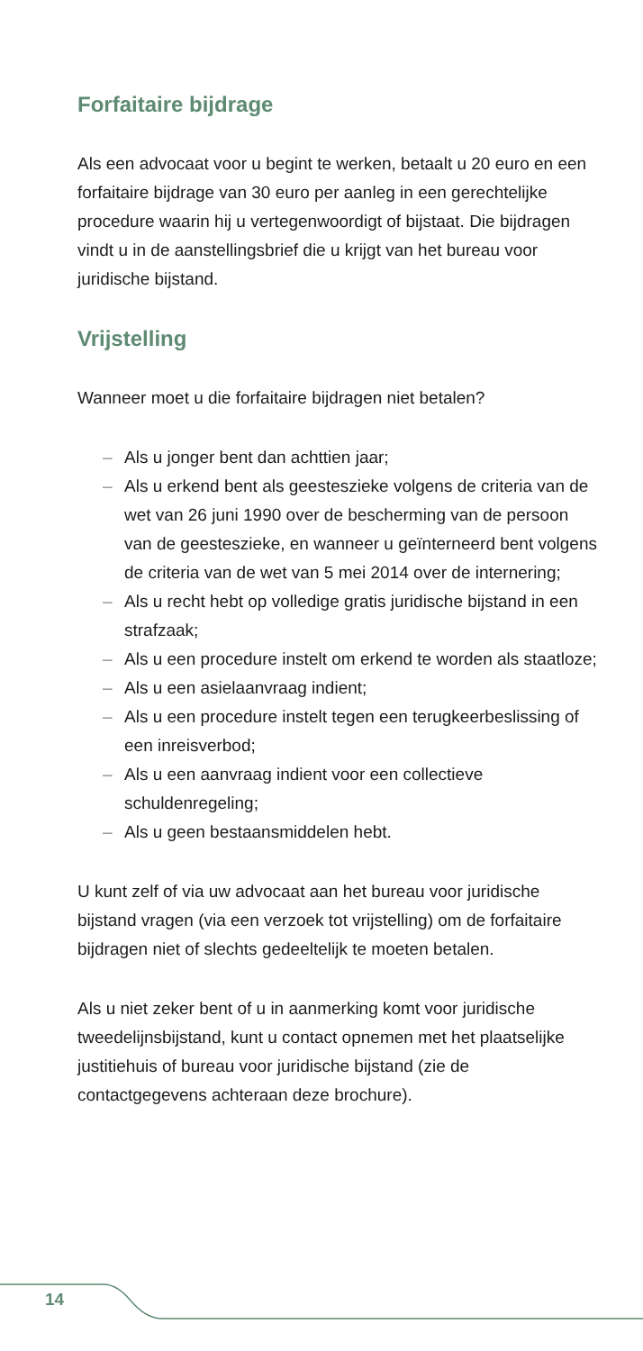Forfaitaire bijdrage
Als een advocaat voor u begint te werken, betaalt u 20 euro en een forfaitaire bijdrage van 30 euro per aanleg in een gerechtelijke procedure waarin hij u vertegenwoordigt of bijstaat. Die bijdragen vindt u in de aanstellingsbrief die u krijgt van het bureau voor juridische bijstand.
Vrijstelling
Wanneer moet u die forfaitaire bijdragen niet betalen?
– Als u jonger bent dan achttien jaar;
– Als u erkend bent als geesteszieke volgens de criteria van de wet van 26 juni 1990 over de bescherming van de persoon van de geesteszieke, en wanneer u geïnterneerd bent volgens de criteria van de wet van 5 mei 2014 over de internering;
– Als u recht hebt op volledige gratis juridische bijstand in een strafzaak;
– Als u een procedure instelt om erkend te worden als staatloze;
– Als u een asielaanvraag indient;
– Als u een procedure instelt tegen een terugkeerbeslissing of een inreisverbod;
– Als u een aanvraag indient voor een collectieve schuldenregeling;
– Als u geen bestaansmiddelen hebt.
U kunt zelf of via uw advocaat aan het bureau voor juridische bijstand vragen (via een verzoek tot vrijstelling) om de forfaitaire bijdragen niet of slechts gedeeltelijk te moeten betalen.
Als u niet zeker bent of u in aanmerking komt voor juridische tweedelijnsbijstand, kunt u contact opnemen met het plaatselijke justitiehuis of bureau voor juridische bijstand (zie de contactgegevens achteraan deze brochure).
14